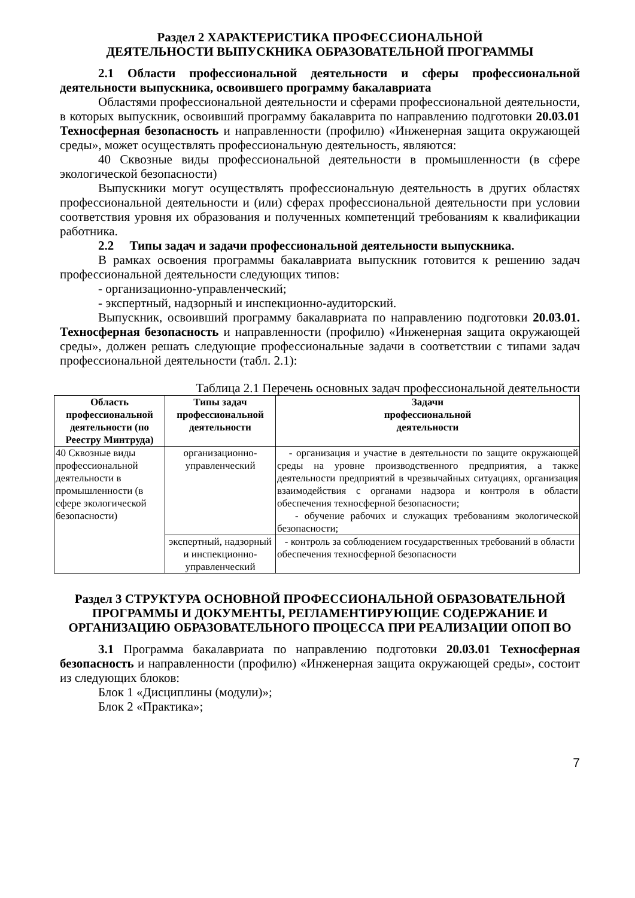Раздел 2 ХАРАКТЕРИСТИКА ПРОФЕССИОНАЛЬНОЙ
ДЕЯТЕЛЬНОСТИ ВЫПУСКНИКА ОБРАЗОВАТЕЛЬНОЙ ПРОГРАММЫ
2.1 Области профессиональной деятельности и сферы профессиональной деятельности выпускника, освоившего программу бакалавриата
Областями профессиональной деятельности и сферами профессиональной деятельности, в которых выпускник, освоивший программу бакалаврита по направлению подготовки 20.03.01 Техносферная безопасность и направленности (профилю) «Инженерная защита окружающей среды», может осуществлять профессиональную деятельность, являются:
40 Сквозные виды профессиональной деятельности в промышленности (в сфере экологической безопасности)
Выпускники могут осуществлять профессиональную деятельность в других областях профессиональной деятельности и (или) сферах профессиональной деятельности при условии соответствия уровня их образования и полученных компетенций требованиям к квалификации работника.
2.2 Типы задач и задачи профессиональной деятельности выпускника.
В рамках освоения программы бакалавриата выпускник готовится к решению задач профессиональной деятельности следующих типов:
- организационно-управленческий;
- экспертный, надзорный и инспекционно-аудиторский.
Выпускник, освоивший программу бакалавриата по направлению подготовки 20.03.01. Техносферная безопасность и направленности (профилю) «Инженерная защита окружающей среды», должен решать следующие профессиональные задачи в соответствии с типами задач профессиональной деятельности (табл. 2.1):
Таблица 2.1 Перечень основных задач профессиональной деятельности
| Область профессиональной деятельности (по Реестру Минтруда) | Типы задач профессиональной деятельности | Задачи профессиональной деятельности |
| --- | --- | --- |
| 40 Сквозные виды профессиональной деятельности в промышленности (в сфере экологической безопасности) | организационно-управленческий | - организация и участие в деятельности по защите окружающей среды на уровне производственного предприятия, а также деятельности предприятий в чрезвычайных ситуациях, организация взаимодействия с органами надзора и контроля в области обеспечения техносферной безопасности; - обучение рабочих и служащих требованиям экологической безопасности; |
| | экспертный, надзорный и инспекционно-управленческий | - контроль за соблюдением государственных требований в области обеспечения техносферной безопасности |
Раздел 3 СТРУКТУРА ОСНОВНОЙ ПРОФЕССИОНАЛЬНОЙ ОБРАЗОВАТЕЛЬНОЙ ПРОГРАММЫ И ДОКУМЕНТЫ, РЕГЛАМЕНТИРУЮЩИЕ СОДЕРЖАНИЕ И ОРГАНИЗАЦИЮ ОБРАЗОВАТЕЛЬНОГО ПРОЦЕССА ПРИ РЕАЛИЗАЦИИ ОПОП ВО
3.1 Программа бакалавриата по направлению подготовки 20.03.01 Техносферная безопасность и направленности (профилю) «Инженерная защита окружающей среды», состоит из следующих блоков:
Блок 1 «Дисциплины (модули)»;
Блок 2 «Практика»;
7